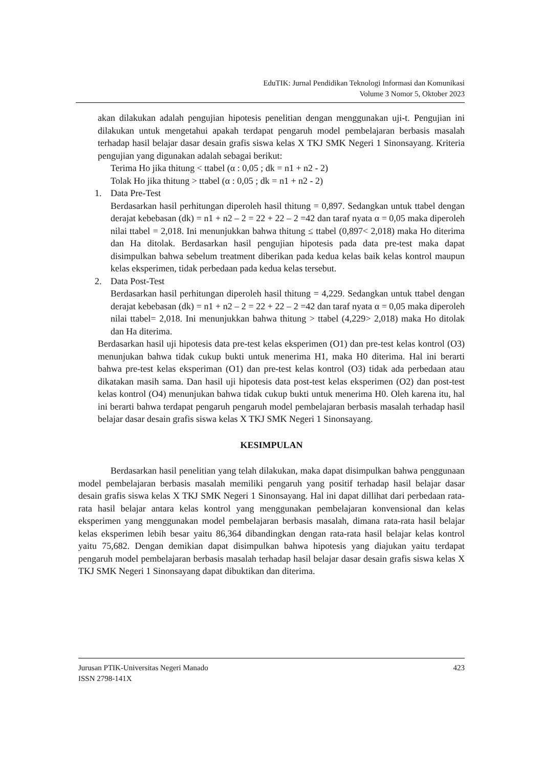EduTIK: Jurnal Pendidikan Teknologi Informasi dan Komunikasi
Volume 3 Nomor 5, Oktober 2023
akan dilakukan adalah pengujian hipotesis penelitian dengan menggunakan uji-t. Pengujian ini dilakukan untuk mengetahui apakah terdapat pengaruh model pembelajaran berbasis masalah terhadap hasil belajar dasar desain grafis siswa kelas X TKJ SMK Negeri 1 Sinonsayang. Kriteria pengujian yang digunakan adalah sebagai berikut:
Terima Ho jika thitung < ttabel (α : 0,05 ; dk = n1 + n2 - 2)
Tolak Ho jika thitung > ttabel (α : 0,05 ; dk = n1 + n2 - 2)
1. Data Pre-Test
Berdasarkan hasil perhitungan diperoleh hasil thitung = 0,897. Sedangkan untuk ttabel dengan derajat kebebasan (dk) = n1 + n2 – 2 = 22 + 22 – 2 =42 dan taraf nyata α = 0,05 maka diperoleh nilai ttabel = 2,018. Ini menunjukkan bahwa thitung ≤ ttabel (0,897< 2,018) maka Ho diterima dan Ha ditolak. Berdasarkan hasil pengujian hipotesis pada data pre-test maka dapat disimpulkan bahwa sebelum treatment diberikan pada kedua kelas baik kelas kontrol maupun kelas eksperimen, tidak perbedaan pada kedua kelas tersebut.
2. Data Post-Test
Berdasarkan hasil perhitungan diperoleh hasil thitung = 4,229. Sedangkan untuk ttabel dengan derajat kebebasan (dk) = n1 + n2 – 2 = 22 + 22 – 2 =42 dan taraf nyata α = 0,05 maka diperoleh nilai ttabel= 2,018. Ini menunjukkan bahwa thitung > ttabel (4,229> 2,018) maka Ho ditolak dan Ha diterima.
Berdasarkan hasil uji hipotesis data pre-test kelas eksperimen (O1) dan pre-test kelas kontrol (O3) menunjukan bahwa tidak cukup bukti untuk menerima H1, maka H0 diterima. Hal ini berarti bahwa pre-test kelas eksperiman (O1) dan pre-test kelas kontrol (O3) tidak ada perbedaan atau dikatakan masih sama. Dan hasil uji hipotesis data post-test kelas eksperimen (O2) dan post-test kelas kontrol (O4) menunjukan bahwa tidak cukup bukti untuk menerima H0. Oleh karena itu, hal ini berarti bahwa terdapat pengaruh pengaruh model pembelajaran berbasis masalah terhadap hasil belajar dasar desain grafis siswa kelas X TKJ SMK Negeri 1 Sinonsayang.
KESIMPULAN
Berdasarkan hasil penelitian yang telah dilakukan, maka dapat disimpulkan bahwa penggunaan model pembelajaran berbasis masalah memiliki pengaruh yang positif terhadap hasil belajar dasar desain grafis siswa kelas X TKJ SMK Negeri 1 Sinonsayang. Hal ini dapat dillihat dari perbedaan rata-rata hasil belajar antara kelas kontrol yang menggunakan pembelajaran konvensional dan kelas eksperimen yang menggunakan model pembelajaran berbasis masalah, dimana rata-rata hasil belajar kelas eksperimen lebih besar yaitu 86,364 dibandingkan dengan rata-rata hasil belajar kelas kontrol yaitu 75,682. Dengan demikian dapat disimpulkan bahwa hipotesis yang diajukan yaitu terdapat pengaruh model pembelajaran berbasis masalah terhadap hasil belajar dasar desain grafis siswa kelas X TKJ SMK Negeri 1 Sinonsayang dapat dibuktikan dan diterima.
Jurusan PTIK-Universitas Negeri Manado 423
ISSN 2798-141X